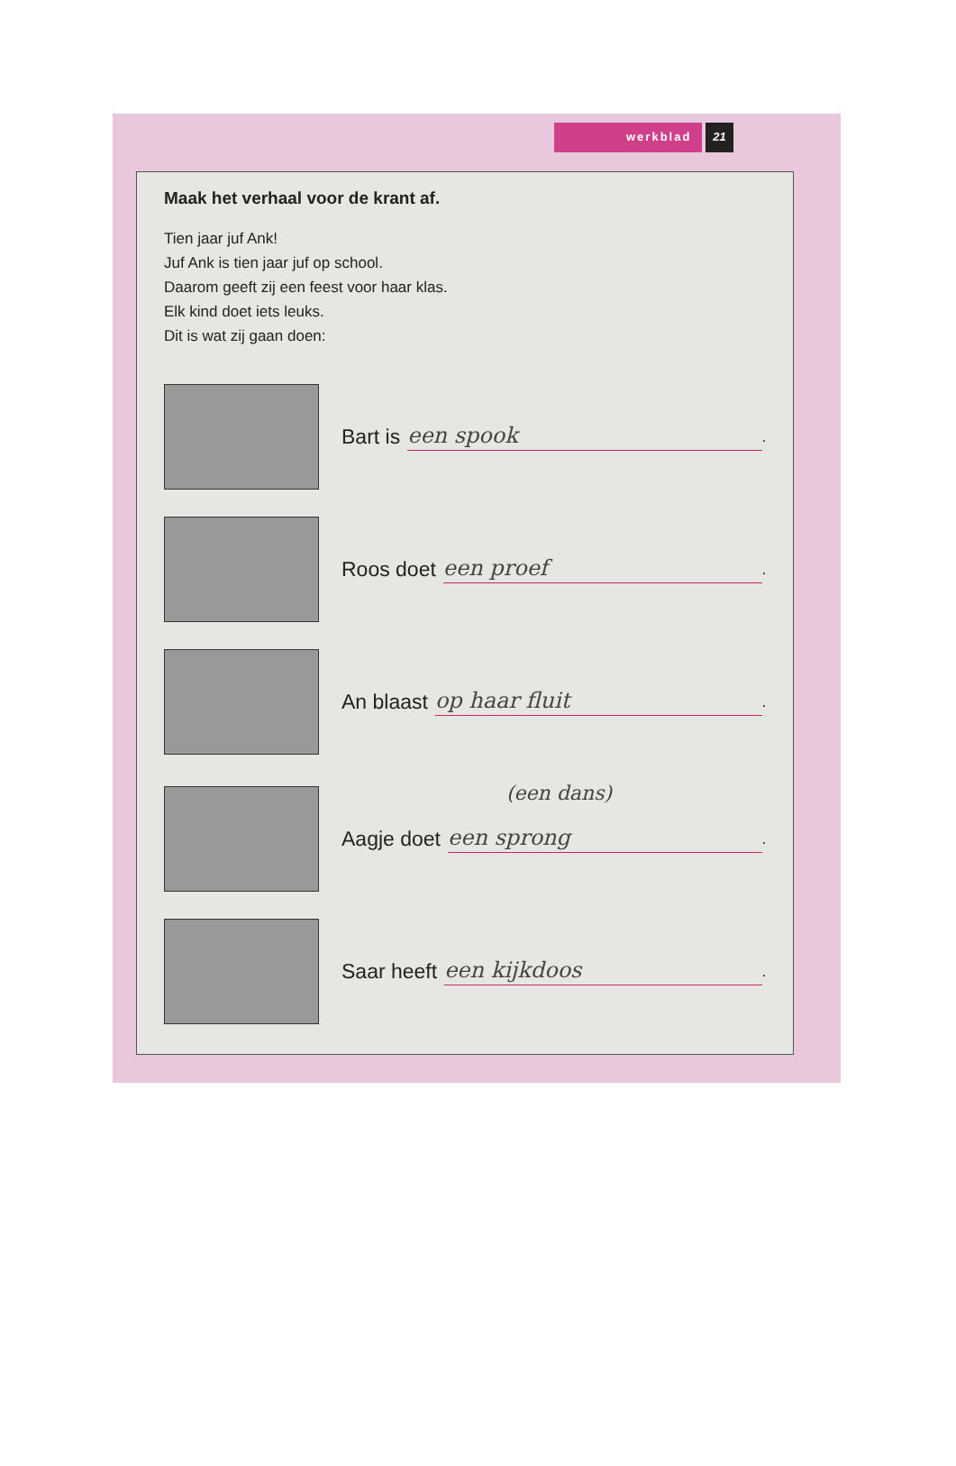werkblad 21
Maak het verhaal voor de krant af.
Tien jaar juf Ank!
Juf Ank is tien jaar juf op school.
Daarom geeft zij een feest voor haar klas.
Elk kind doet iets leuks.
Dit is wat zij gaan doen:
Bart is een spook.
Roos doet een proef.
An blaast op haar fluit.
(een dans)
Aagje doet een sprong.
Saar heeft een kijkdoos.